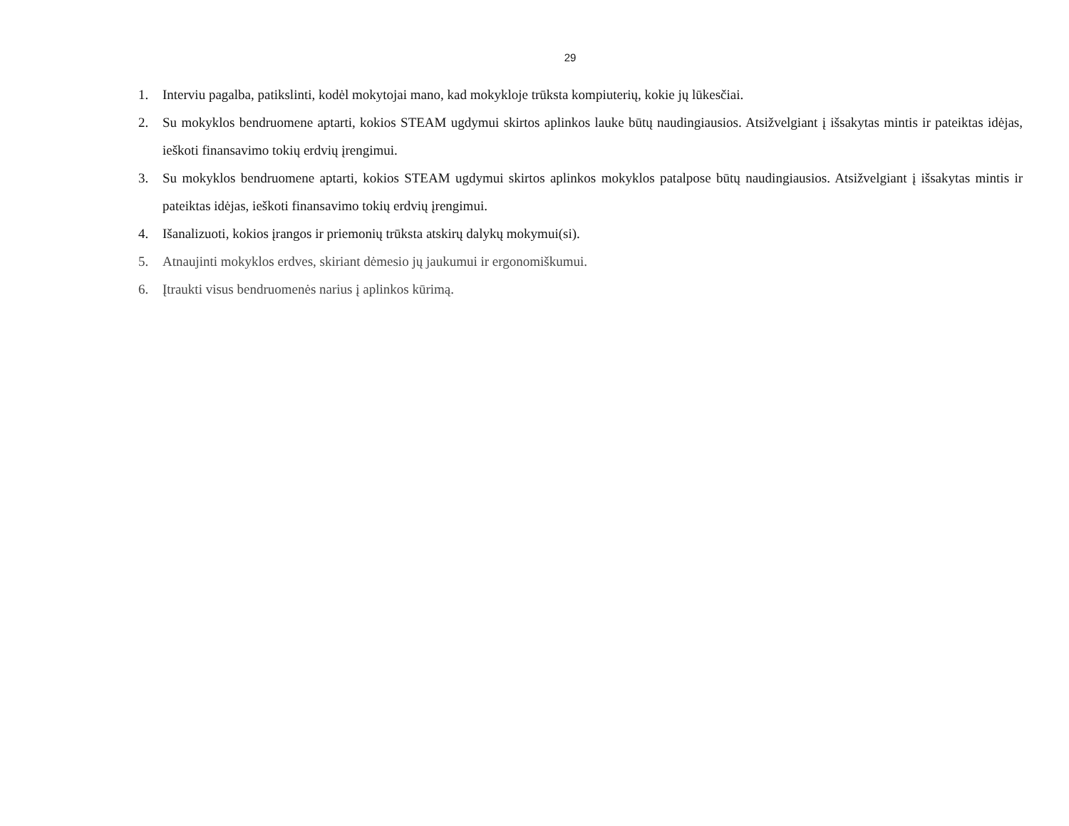29
1. Interviu pagalba, patikslinti, kodėl mokytojai mano, kad mokykloje trūksta kompiuterių, kokie jų lūkesčiai.
2. Su mokyklos bendruomene aptarti, kokios STEAM ugdymui skirtos aplinkos lauke būtų naudingiausios. Atsižvelgiant į išsakytas mintis ir pateiktas idėjas, ieškoti finansavimo tokių erdvių įrengimui.
3. Su mokyklos bendruomene aptarti, kokios STEAM ugdymui skirtos aplinkos mokyklos patalpose būtų naudingiausios. Atsižvelgiant į išsakytas mintis ir pateiktas idėjas, ieškoti finansavimo tokių erdvių įrengimui.
4. Išanalizuoti, kokios įrangos ir priemonių trūksta atskirų dalykų mokymui(si).
5. Atnaujinti mokyklos erdves, skiriant dėmesio jų jaukumui ir ergonomiškumui.
6. Įtraukti visus bendruomenės narius į aplinkos kūrimą.